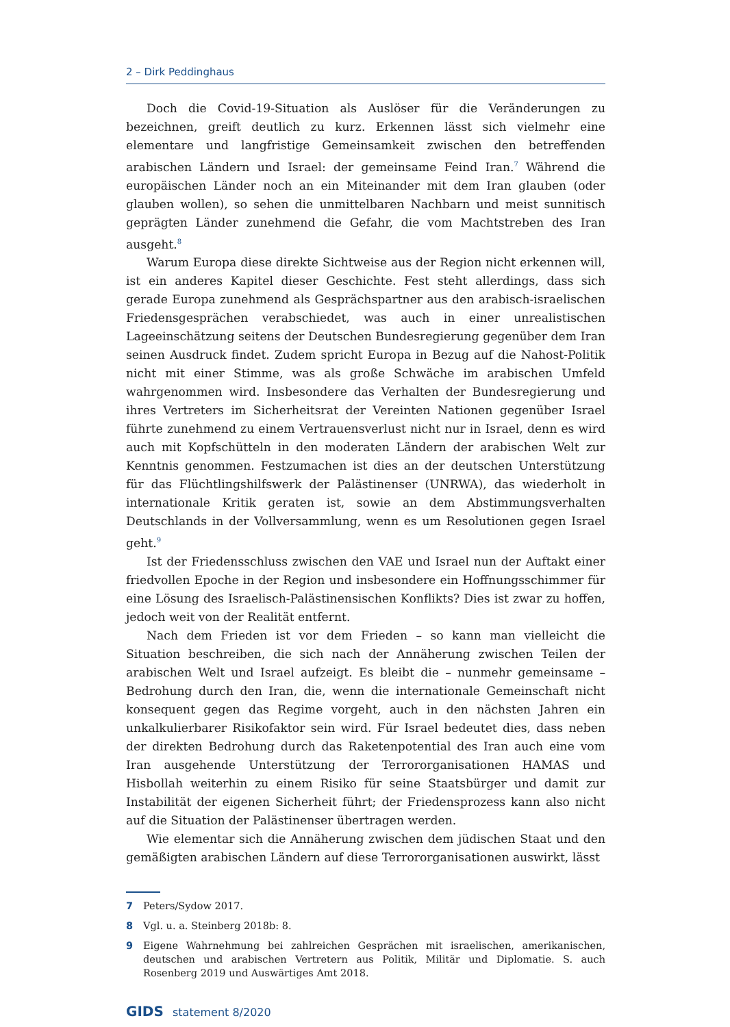2 – Dirk Peddinghaus
Doch die Covid-19-Situation als Auslöser für die Veränderungen zu bezeichnen, greift deutlich zu kurz. Erkennen lässt sich vielmehr eine elementare und langfristige Gemeinsamkeit zwischen den betreffenden arabischen Ländern und Israel: der gemeinsame Feind Iran.<sup>7</sup> Während die europäischen Länder noch an ein Miteinander mit dem Iran glauben (oder glauben wollen), so sehen die unmittelbaren Nachbarn und meist sunnitisch geprägten Länder zunehmend die Gefahr, die vom Machtstreben des Iran ausgeht.<sup>8</sup>
Warum Europa diese direkte Sichtweise aus der Region nicht erkennen will, ist ein anderes Kapitel dieser Geschichte. Fest steht allerdings, dass sich gerade Europa zunehmend als Gesprächspartner aus den arabisch-israelischen Friedensgesprächen verabschiedet, was auch in einer unrealistischen Lageeinschätzung seitens der Deutschen Bundesregierung gegenüber dem Iran seinen Ausdruck findet. Zudem spricht Europa in Bezug auf die Nahost-Politik nicht mit einer Stimme, was als große Schwäche im arabischen Umfeld wahrgenommen wird. Insbesondere das Verhalten der Bundesregierung und ihres Vertreters im Sicherheitsrat der Vereinten Nationen gegenüber Israel führte zunehmend zu einem Vertrauensverlust nicht nur in Israel, denn es wird auch mit Kopfschütteln in den moderaten Ländern der arabischen Welt zur Kenntnis genommen. Festzumachen ist dies an der deutschen Unterstützung für das Flüchtlingshilfswerk der Palästinenser (UNRWA), das wiederholt in internationale Kritik geraten ist, sowie an dem Abstimmungsverhalten Deutschlands in der Vollversammlung, wenn es um Resolutionen gegen Israel geht.<sup>9</sup>
Ist der Friedensschluss zwischen den VAE und Israel nun der Auftakt einer friedvollen Epoche in der Region und insbesondere ein Hoffnungsschimmer für eine Lösung des Israelisch-Palästinensischen Konflikts? Dies ist zwar zu hoffen, jedoch weit von der Realität entfernt.
Nach dem Frieden ist vor dem Frieden – so kann man vielleicht die Situation beschreiben, die sich nach der Annäherung zwischen Teilen der arabischen Welt und Israel aufzeigt. Es bleibt die – nunmehr gemeinsame – Bedrohung durch den Iran, die, wenn die internationale Gemeinschaft nicht konsequent gegen das Regime vorgeht, auch in den nächsten Jahren ein unkalkulierbarer Risikofaktor sein wird. Für Israel bedeutet dies, dass neben der direkten Bedrohung durch das Raketenpotential des Iran auch eine vom Iran ausgehende Unterstützung der Terrororganisationen HAMAS und Hisbollah weiterhin zu einem Risiko für seine Staatsbürger und damit zur Instabilität der eigenen Sicherheit führt; der Friedensprozess kann also nicht auf die Situation der Palästinenser übertragen werden.
Wie elementar sich die Annäherung zwischen dem jüdischen Staat und den gemäßigten arabischen Ländern auf diese Terrororganisationen auswirkt, lässt
7 Peters/Sydow 2017.
8 Vgl. u. a. Steinberg 2018b: 8.
9 Eigene Wahrnehmung bei zahlreichen Gesprächen mit israelischen, amerikanischen, deutschen und arabischen Vertretern aus Politik, Militär und Diplomatie. S. auch Rosenberg 2019 und Auswärtiges Amt 2018.
GIDS statement 8/2020